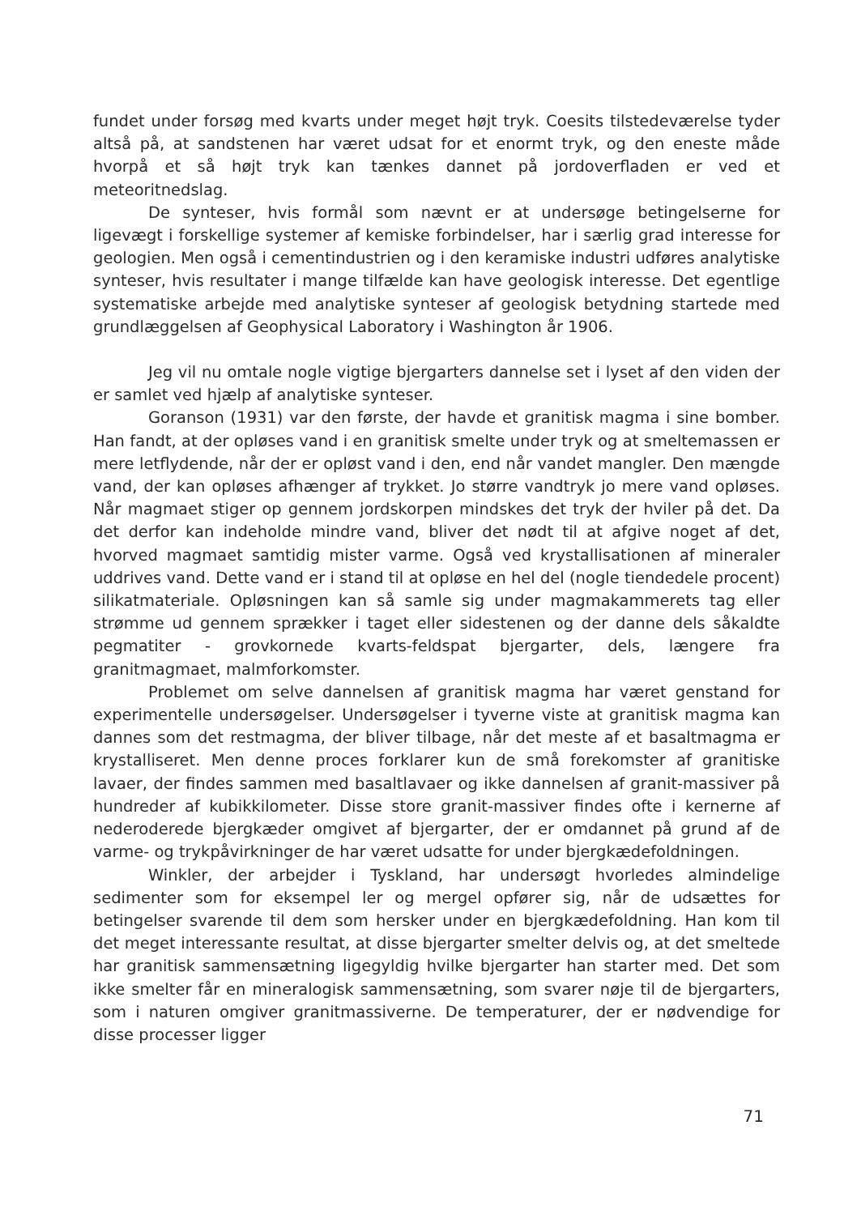fundet under forsøg med kvarts under meget højt tryk. Coesits tilstedeværelse tyder altså på, at sandstenen har været udsat for et enormt tryk, og den eneste måde hvorpå et så højt tryk kan tænkes dannet på jordoverfladen er ved et meteoritnedslag.
De synteser, hvis formål som nævnt er at undersøge betingelserne for ligevægt i forskellige systemer af kemiske forbindelser, har i særlig grad interesse for geologien. Men også i cementindustrien og i den keramiske industri udføres analytiske synteser, hvis resultater i mange tilfælde kan have geologisk interesse. Det egentlige systematiske arbejde med analytiske synteser af geologisk betydning startede med grundlæggelsen af Geophysical Laboratory i Washington år 1906.
Jeg vil nu omtale nogle vigtige bjergarters dannelse set i lyset af den viden der er samlet ved hjælp af analytiske synteser.
Goranson (1931) var den første, der havde et granitisk magma i sine bomber. Han fandt, at der opløses vand i en granitisk smelte under tryk og at smeltemassen er mere letflydende, når der er opløst vand i den, end når vandet mangler. Den mængde vand, der kan opløses afhænger af trykket. Jo større vandtryk jo mere vand opløses. Når magmaet stiger op gennem jordskorpen mindskes det tryk der hviler på det. Da det derfor kan indeholde mindre vand, bliver det nødt til at afgive noget af det, hvorved magmaet samtidig mister varme. Også ved krystallisationen af mineraler uddrives vand. Dette vand er i stand til at opløse en hel del (nogle tiendedele procent) silikatmateriale. Opløsningen kan så samle sig under magmakammerets tag eller strømme ud gennem sprækker i taget eller sidestenen og der danne dels såkaldte pegmatiter - grovkornede kvarts-feldspat bjergarter, dels, længere fra granitmagmaet, malmforkomster.
Problemet om selve dannelsen af granitisk magma har været genstand for experimentelle undersøgelser. Undersøgelser i tyverne viste at granitisk magma kan dannes som det restmagma, der bliver tilbage, når det meste af et basaltmagma er krystalliseret. Men denne proces forklarer kun de små forekomster af granitiske lavaer, der findes sammen med basaltlavaer og ikke dannelsen af granit-massiver på hundreder af kubikkilometer. Disse store granit-massiver findes ofte i kernerne af nederoderede bjergkæder omgivet af bjergarter, der er omdannet på grund af de varme- og trykpåvirkninger de har været udsatte for under bjergkædefoldningen.
Winkler, der arbejder i Tyskland, har undersøgt hvorledes almindelige sedimenter som for eksempel ler og mergel opfører sig, når de udsættes for betingelser svarende til dem som hersker under en bjergkædefoldning. Han kom til det meget interessante resultat, at disse bjergarter smelter delvis og, at det smeltede har granitisk sammensætning ligegyldig hvilke bjergarter han starter med. Det som ikke smelter får en mineralogisk sammensætning, som svarer nøje til de bjergarters, som i naturen omgiver granitmassiverne. De temperaturer, der er nødvendige for disse processer ligger
71